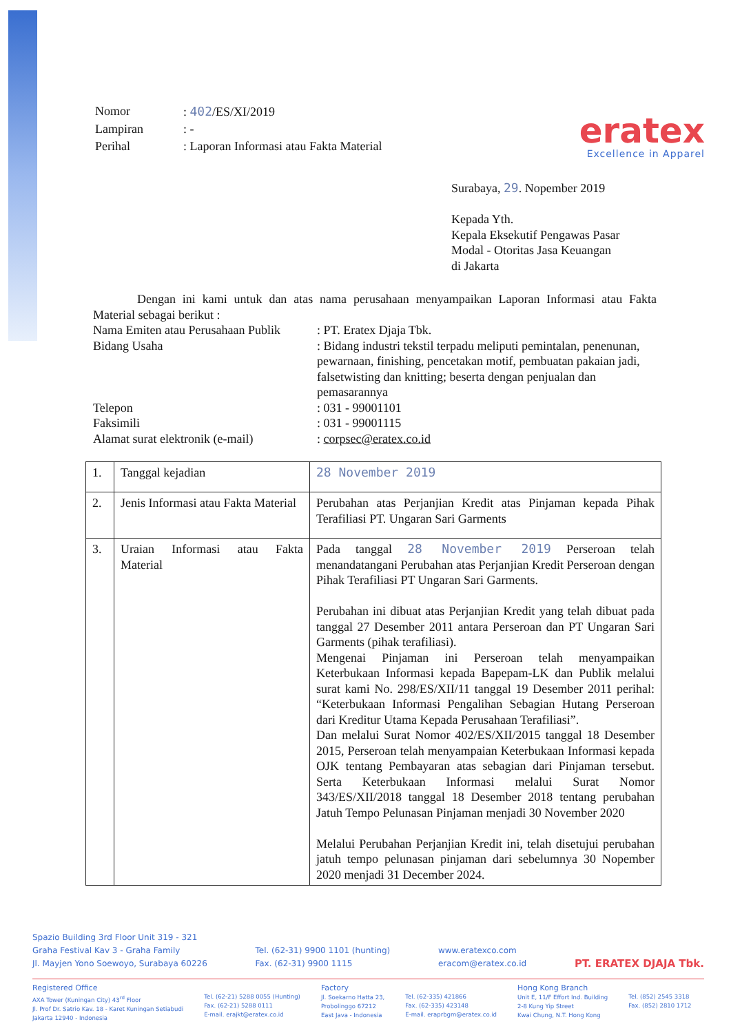| Nomor | : 402 /ES/XI/2019 |
| Lampiran | : - |
| Perihal | : Laporan Informasi atau Fakta Material |
eratex
Excellence in Apparel
Surabaya, 29. Nopember 2019
Kepada Yth.
Kepala Eksekutif Pengawas Pasar
Modal - Otoritas Jasa Keuangan
di Jakarta
Dengan ini kami untuk dan atas nama perusahaan menyampaikan Laporan Informasi atau Fakta Material sebagai berikut :
| Nama Emiten atau Perusahaan Publik | : PT. Eratex Djaja Tbk. |
| Bidang Usaha | : Bidang industri tekstil terpadu meliputi pemintalan, penenunan, pewarnaan, finishing, pencetakan motif, pembuatan pakaian jadi, falsetwisting dan knitting; beserta dengan penjualan dan pemasarannya |
| Telepon | : 031 - 99001101 |
| Faksimili | : 031 - 99001115 |
| Alamat surat elektronik (e-mail) | : corpsec@eratex.co.id |
| 1. | Tanggal kejadian | 28 November 2019 |
| 2. | Jenis Informasi atau Fakta Material | Perubahan atas Perjanjian Kredit atas Pinjaman kepada Pihak Terafiliasi PT. Ungaran Sari Garments |
| 3. | Uraian Informasi atau Fakta Material | Pada tanggal 28 November 2019 Perseroan telah menandatangani Perubahan atas Perjanjian Kredit Perseroan dengan Pihak Terafiliasi PT Ungaran Sari Garments. Perubahan ini dibuat atas Perjanjian Kredit yang telah dibuat pada tanggal 27 Desember 2011 antara Perseroan dan PT Ungaran Sari Garments (pihak terafiliasi). Mengenai Pinjaman ini Perseroan telah menyampaikan Keterbukaan Informasi kepada Bapepam-LK dan Publik melalui surat kami No. 298/ES/XII/11 tanggal 19 Desember 2011 perihal: “Keterbukaan Informasi Pengalihan Sebagian Hutang Perseroan dari Kreditur Utama Kepada Perusahaan Terafiliasi”. Dan melalui Surat Nomor 402/ES/XII/2015 tanggal 18 Desember 2015, Perseroan telah menyampaian Keterbukaan Informasi kepada OJK tentang Pembayaran atas sebagian dari Pinjaman tersebut. Serta Keterbukaan Informasi melalui Surat Nomor 343/ES/XII/2018 tanggal 18 Desember 2018 tentang perubahan Jatuh Tempo Pelunasan Pinjaman menjadi 30 November 2020 Melalui Perubahan Perjanjian Kredit ini, telah disetujui perubahan jatuh tempo pelunasan pinjaman dari sebelumnya 30 Nopember 2020 menjadi 31 December 2024. |
Spazio Building 3rd Floor Unit 319 - 321
Graha Festival Kav 3 - Graha Family
Jl. Mayjen Yono Soewoyo, Surabaya 60226
Tel. (62-31) 9900 1101 (hunting)
Fax. (62-31) 9900 1115
www.eratexco.com
eracom@eratex.co.id
PT. ERATEX DJAJA Tbk.
Registered Office
AXA Tower (Kuningan City) 43<sup>rd</sup> Floor
Jl. Prof Dr. Satrio Kav. 18 - Karet Kuningan Setiabudi
Jakarta 12940 - Indonesia
Tel. (62-21) 5288 0055 (Hunting)
Fax. (62-21) 5288 0111
E-mail. erajkt@eratex.co.id
Factory
Jl. Soekarno Hatta 23,
Probolinggo 67212
East Java - Indonesia
Tel. (62-335) 421866
Fax. (62-335) 423148
E-mail. eraprbgm@eratex.co.id
Hong Kong Branch
Unit E, 11/F Effort Ind. Building
2-8 Kung Yip Street
Kwai Chung, N.T. Hong Kong
Tel. (852) 2545 3318
Fax. (852) 2810 1712